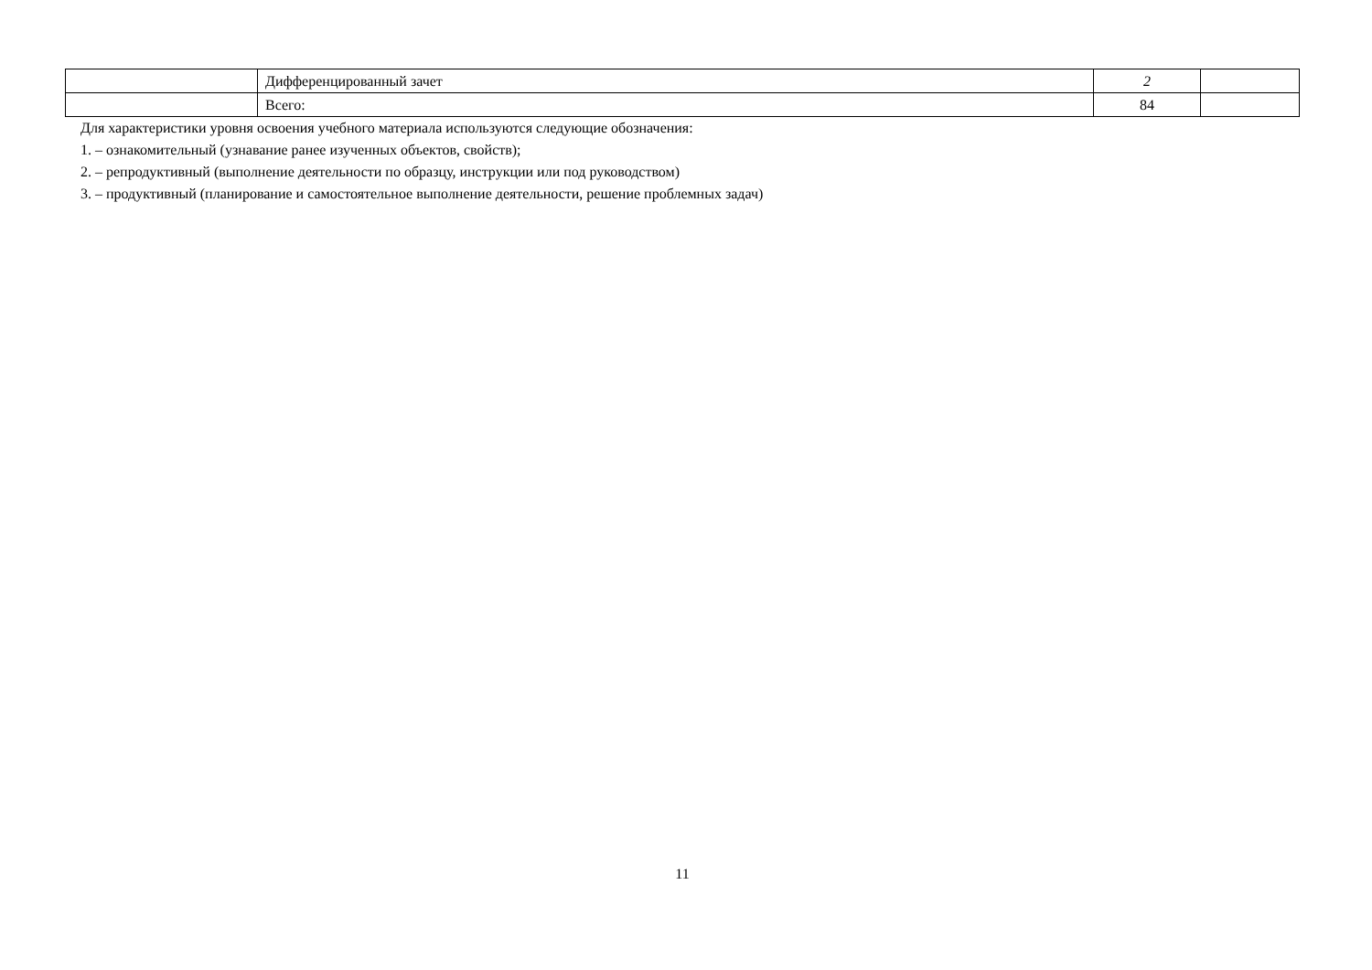| | Дифференцированный зачет | 2 | |
| | Всего: | 84 | |
Для характеристики уровня освоения учебного материала используются следующие обозначения:
1. – ознакомительный (узнавание ранее изученных объектов, свойств);
2. – репродуктивный (выполнение деятельности по образцу, инструкции или под руководством)
3. – продуктивный (планирование и самостоятельное выполнение деятельности, решение проблемных задач)
11